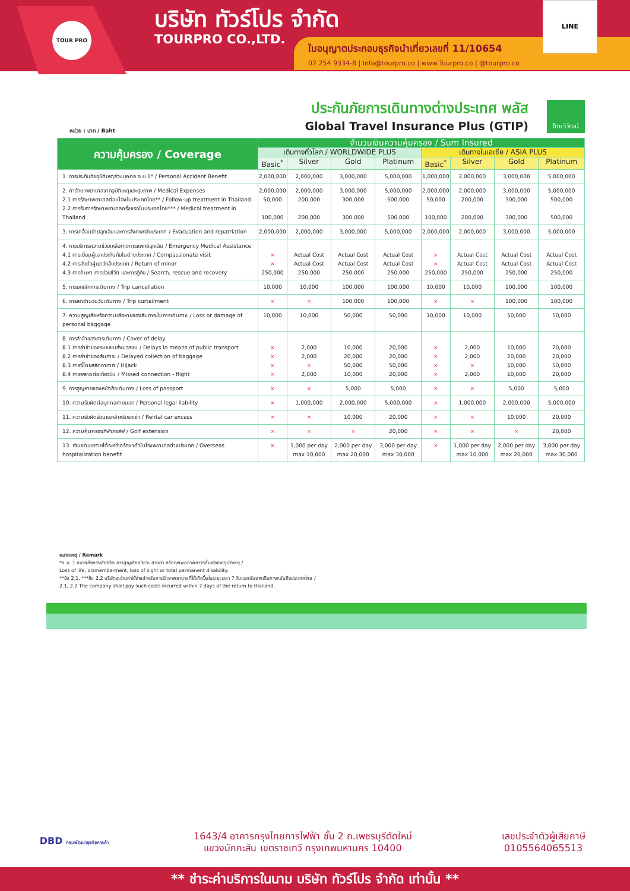TOUR PRO
บริษัท ทัวร์โปร จำกัด
TOURPRO CO.,LTD.
ใบอนุญาตประกอบธุรกิจนำเที่ยวเลขที่ 11/10654
02 254 9334-8 | Info@tourpro.co | www.Tourpro.co | @tourpro.co
LINE
ประกันภัยการเดินทางต่างประเทศ พลัส
Global Travel Insurance Plus (GTIP)
ไทยวิวัฒน์
หน่วย : บาท / Baht
| ความคุ้มครอง / Coverage | จำนวนเงินความคุ้มครอง / Sum Insured | | | | | | | |
| --- | --- | --- | --- | --- | --- | --- | --- | --- |
| | เดินทางทั่วโลก / WORLDWIDE PLUS | | | | เดินทางในเอเชีย / ASIA PLUS | | | |
| | Basic<sup>*</sup> | Silver | Gold | Platinum | Basic<sup>*</sup> | Silver | Gold | Platinum |
| 1. การประกันภัยอุบัติเหตุส่วนบุคคล อ.บ.1* / Personal Accident Benefit | 2,000,000 | 2,000,000 | 3,000,000 | 5,000,000 | 1,000,000 | 2,000,000 | 3,000,000 | 5,000,000 |
| 2. ค่ารักษาพยาบาลจากอุบัติเหตุและสุขภาพ / Medical Expenses 2.1 การรักษาพยาบาลต่อเนื่องในประเทศไทย** / Follow-up treatment in Thailand 2.2 การรับการรักษาพยาบาลครั้งแรกในประเทศไทย*** / Medical treatment in Thailand | 2,000,000 50,000 100,000 | 2,000,000 200,000 200,000 | 3,000,000 300,000 300,000 | 5,000,000 500,000 500,000 | 2,000,000 50,000 100,000 | 2,000,000 200,000 200,000 | 3,000,000 300,000 300,000 | 5,000,000 500,000 500,000 |
| 3. การเคลื่อนย้ายฉุกเฉินและการส่งศพกลับประเทศ / Evacuation and repatriation | 2,000,000 | 2,000,000 | 3,000,000 | 5,000,000 | 2,000,000 | 2,000,000 | 3,000,000 | 5,000,000 |
| 4. การบริการความช่วยเหลือทางการแพทย์ฉุกเฉิน / Emergency Medical Assistance 4.1 การเยี่ยมผู้เอาประกันภัยในต่างประเทศ / Compassionate visit 4.2 การส่งตัวผู้เยาว์กลับประเทศ / Return of minor 4.3 การค้นหา การช่วยชีวิต และการกู้ภัย / Search, rescue and recovery | × × 250,000 | Actual Cost Actual Cost 250,000 | Actual Cost Actual Cost 250,000 | Actual Cost Actual Cost 250,000 | × × 250,000 | Actual Cost Actual Cost 250,000 | Actual Cost Actual Cost 250,000 | Actual Cost Actual Cost 250,000 |
| 5. การยกเลิกการเดินทาง / Trip cancellation | 10,000 | 10,000 | 100,000 | 100,000 | 10,000 | 10,000 | 100,000 | 100,000 |
| 6. การลดจำนวนวันเดินทาง / Trip curtailment | × | × | 100,000 | 100,000 | × | × | 100,000 | 100,000 |
| 7. ความสูญเสียหรือความเสียหายของสัมภาระในการเดินทาง / Loss or damage of personal baggage | 10,000 | 10,000 | 50,000 | 50,000 | 10,000 | 10,000 | 50,000 | 50,000 |
| 8. การล่าช้าของการเดินทาง / Cover of delay 8.1 การล่าช้าของระบบขนส่งมวลชน / Delays in means of public transport 8.2 การล่าช้าของสัมภาระ / Delayed collection of baggage 8.3 การจี้โดยสลัดอากาศ / Hijack 8.4 การพลาดต่อเที่ยวบิน / Missed connection - flight | × × × × | 2,000 2,000 × 2,000 | 10,000 20,000 50,000 10,000 | 20,000 20,000 50,000 20,000 | × × × × | 2,000 2,000 × 2,000 | 10,000 20,000 50,000 10,000 | 20,000 20,000 50,000 20,000 |
| 9. การสูญหายของหนังสือเดินทาง / Loss of passport | × | × | 5,000 | 5,000 | × | × | 5,000 | 5,000 |
| 10. ความรับผิดต่อบุคคลภายนอก / Personal legal liability | × | 1,000,000 | 2,000,000 | 5,000,000 | × | 1,000,000 | 2,000,000 | 5,000,000 |
| 11. ความรับผิดส่วนแรกสำหรับรถเช่า / Rental car excess | × | × | 10,000 | 20,000 | × | × | 10,000 | 20,000 |
| 12. ความคุ้มครองกีฬากอล์ฟ / Golf extension | × | × | × | 20,000 | × | × | × | 20,000 |
| 13. เงินชดเชยรายได้ระหว่างรักษาตัวในโรงพยาบาลต่างประเทศ / Overseas hospitalization benefit | × | 1,000 per day max 10,000 | 2,000 per day max 20,000 | 3,000 per day max 30,000 | × | 1,000 per day max 10,000 | 2,000 per day max 20,000 | 3,000 per day max 30,000 |
หมายเหตุ / Remark
*อ.บ. 1 หมายถึงการเสียชีวิต การสูญเสียอวัยวะ สายตา หรือทุพพลภาพถาวรสิ้นเชิงจากอุบัติเหตุ /
Loss of life, dismemberment, loss of sight or total permanent disability.
**ข้อ 2.1, ***ข้อ 2.2 บริษัทจะจ่ายค่าใช้จ่ายสำหรับการรักษาพยาบาลที่ได้เกิดขึ้นในระยะเวลา 7 วันแรกนับจากเดินทางกลับถึงประเทศไทย /
2.1, 2.2 The company shall pay such costs incurred within 7 days of the return to thailand.
DBD กรมพัฒนาธุรกิจการค้า
1643/4 อาคารกรุงไทยการไฟฟ้า ชั้น 2 ถ.เพชรบุรีตัดใหม่
แขวงมักกะสัน เขตราชเทวี กรุงเทพมหานคร 10400
เลขประจำตัวผู้เสียภาษี
0105564065513
** ชำระค่าบริการในนาม บริษัท ทัวร์โปร จำกัด เท่านั้น **